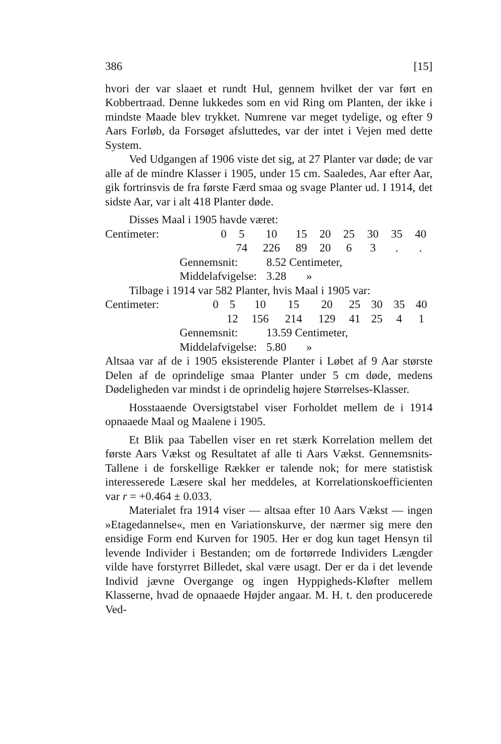386 [15]
hvori der var slaaet et rundt Hul, gennem hvilket der var ført en Kobbertraad. Denne lukkedes som en vid Ring om Planten, der ikke i mindste Maade blev trykket. Numrene var meget tydelige, og efter 9 Aars Forløb, da Forsøget afsluttedes, var der intet i Vejen med dette System.
Ved Udgangen af 1906 viste det sig, at 27 Planter var døde; de var alle af de mindre Klasser i 1905, under 15 cm. Saaledes, Aar efter Aar, gik fortrinsvis de fra første Færd smaa og svage Planter ud. I 1914, det sidste Aar, var i alt 418 Planter døde.
Disses Maal i 1905 havde været:
| Centimeter: | 0 | 5 | 10 | 15 | 20 | 25 | 30 | 35 | 40 |
| | | 74 | 226 | 89 | 20 | 6 | 3 | . | . |
Gennemsnit: 8.52 Centimeter,
Middelafvigelse: 3.28 »
Tilbage i 1914 var 582 Planter, hvis Maal i 1905 var:
| Centimeter: | 0 | 5 | 10 | 15 | 20 | 25 | 30 | 35 | 40 |
| | | 12 | 156 | 214 | 129 | 41 | 25 | 4 | 1 |
Gennemsnit: 13.59 Centimeter,
Middelafvigelse: 5.80 »
Altsaa var af de i 1905 eksisterende Planter i Løbet af 9 Aar største Delen af de oprindelige smaa Planter under 5 cm døde, medens Dødeligheden var mindst i de oprindelig højere Størrelses-Klasser.
Hosstaaende Oversigtstabel viser Forholdet mellem de i 1914 opnaaede Maal og Maalene i 1905.
Et Blik paa Tabellen viser en ret stærk Korrelation mellem det første Aars Vækst og Resultatet af alle ti Aars Vækst. Gennemsnits-Tallene i de forskellige Rækker er talende nok; for mere statistisk interesserede Læsere skal her meddeles, at Korrelationskoefficienten var r = +0.464 ± 0.033.
Materialet fra 1914 viser — altsaa efter 10 Aars Vækst — ingen »Etagedannelse«, men en Variationskurve, der nærmer sig mere den ensidige Form end Kurven for 1905. Her er dog kun taget Hensyn til levende Individer i Bestanden; om de fortørrede Individers Længder vilde have forstyrret Billedet, skal være usagt. Der er da i det levende Individ jævne Overgange og ingen Hyppigheds-Kløfter mellem Klasserne, hvad de opnaaede Højder angaar. M. H. t. den producerede Ved-